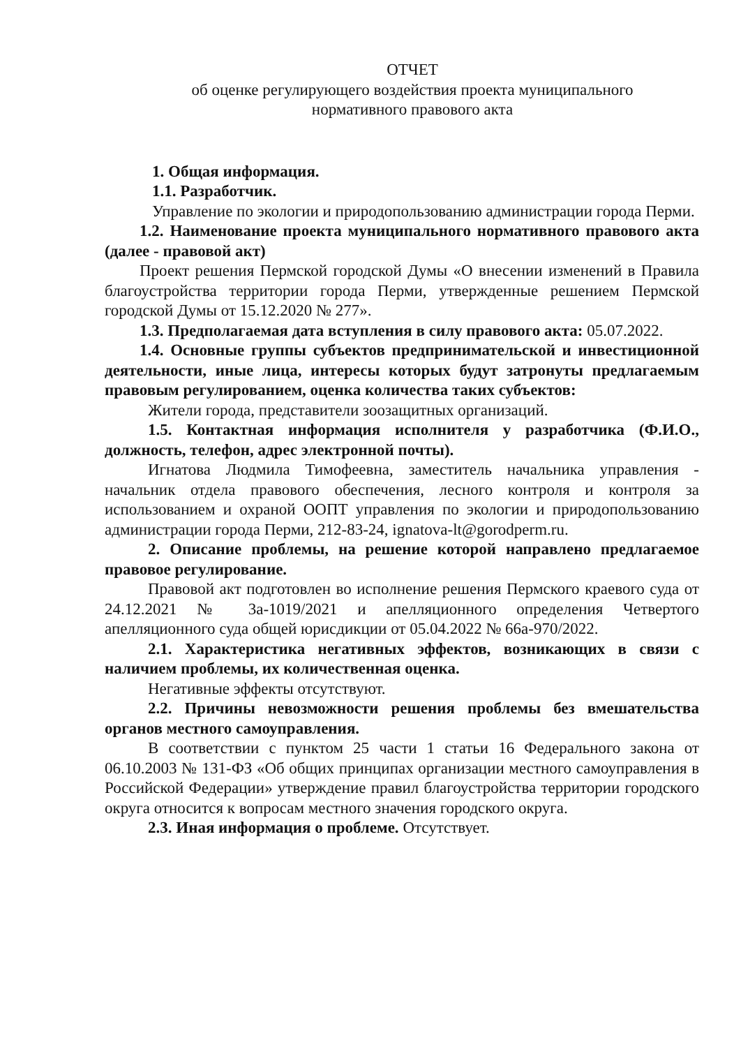ОТЧЕТ
об оценке регулирующего воздействия проекта муниципального
нормативного правового акта
1. Общая информация.
1.1. Разработчик.
Управление по экологии и природопользованию администрации города Перми.
1.2. Наименование проекта муниципального нормативного правового акта (далее - правовой акт)
Проект решения Пермской городской Думы «О внесении изменений в Правила благоустройства территории города Перми, утвержденные решением Пермской городской Думы от 15.12.2020 № 277».
1.3. Предполагаемая дата вступления в силу правового акта: 05.07.2022.
1.4. Основные группы субъектов предпринимательской и инвестиционной деятельности, иные лица, интересы которых будут затронуты предлагаемым правовым регулированием, оценка количества таких субъектов:
Жители города, представители зоозащитных организаций.
1.5. Контактная информация исполнителя у разработчика (Ф.И.О., должность, телефон, адрес электронной почты).
Игнатова Людмила Тимофеевна, заместитель начальника управления - начальник отдела правового обеспечения, лесного контроля и контроля за использованием и охраной ООПТ управления по экологии и природопользованию администрации города Перми, 212-83-24, ignatova-lt@gorodperm.ru.
2. Описание проблемы, на решение которой направлено предлагаемое правовое регулирование.
Правовой акт подготовлен во исполнение решения Пермского краевого суда от 24.12.2021 № 3а-1019/2021 и апелляционного определения Четвертого апелляционного суда общей юрисдикции от 05.04.2022 № 66а-970/2022.
2.1. Характеристика негативных эффектов, возникающих в связи с наличием проблемы, их количественная оценка.
Негативные эффекты отсутствуют.
2.2. Причины невозможности решения проблемы без вмешательства органов местного самоуправления.
В соответствии с пунктом 25 части 1 статьи 16 Федерального закона от 06.10.2003 № 131-ФЗ «Об общих принципах организации местного самоуправления в Российской Федерации» утверждение правил благоустройства территории городского округа относится к вопросам местного значения городского округа.
2.3. Иная информация о проблеме. Отсутствует.